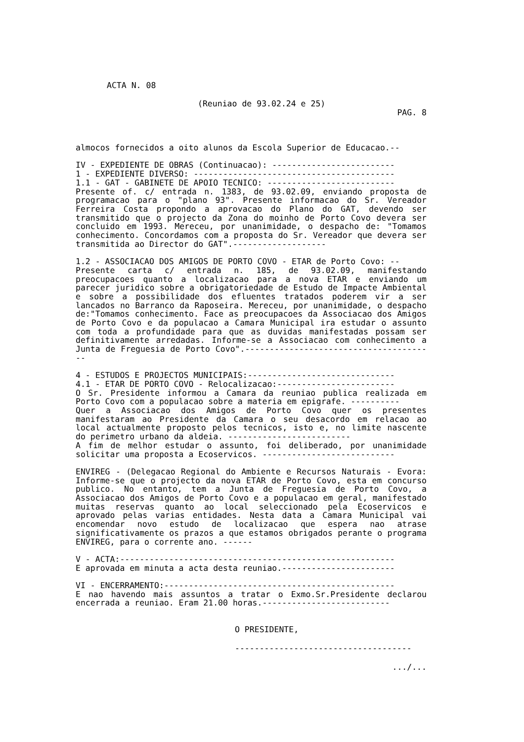ACTA N. 08
(Reuniao de 93.02.24 e 25)
PAG. 8
almocos fornecidos a oito alunos da Escola Superior de Educacao.--
IV - EXPEDIENTE DE OBRAS (Continuacao): -------------------------
1 - EXPEDIENTE DIVERSO: -----------------------------------------
1.1 - GAT - GABINETE DE APOIO TECNICO: --------------------------
Presente of. c/ entrada n. 1383, de 93.02.09, enviando proposta de programacao para o "plano 93". Presente informacao do Sr. Vereador Ferreira Costa propondo a aprovacao do Plano do GAT, devendo ser transmitido que o projecto da Zona do moinho de Porto Covo devera ser concluido em 1993. Mereceu, por unanimidade, o despacho de: "Tomamos conhecimento. Concordamos com a proposta do Sr. Vereador que devera ser transmitida ao Director do GAT".-------------------
1.2 - ASSOCIACAO DOS AMIGOS DE PORTO COVO - ETAR de Porto Covo: --
Presente carta c/ entrada n. 185, de 93.02.09, manifestando preocupacoes quanto a localizacao para a nova ETAR e enviando um parecer juridico sobre a obrigatoriedade de Estudo de Impacte Ambiental e sobre a possibilidade dos efluentes tratados poderem vir a ser lancados no Barranco da Raposeira. Mereceu, por unanimidade, o despacho de:"Tomamos conhecimento. Face as preocupacoes da Associacao dos Amigos de Porto Covo e da populacao a Camara Municipal ira estudar o assunto com toda a profundidade para que as duvidas manifestadas possam ser definitivamente arredadas. Informe-se a Associacao com conhecimento a Junta de Freguesia de Porto Covo".---------------------------------------
4 - ESTUDOS E PROJECTOS MUNICIPAIS:------------------------------
4.1 - ETAR DE PORTO COVO - Relocalizacao:------------------------
O Sr. Presidente informou a Camara da reuniao publica realizada em Porto Covo com a populacao sobre a materia em epigrafe. ----------
Quer a Associacao dos Amigos de Porto Covo quer os presentes manifestaram ao Presidente da Camara o seu desacordo em relacao ao local actualmente proposto pelos tecnicos, isto e, no limite nascente do perimetro urbano da aldeia. -------------------------
A fim de melhor estudar o assunto, foi deliberado, por unanimidade solicitar uma proposta a Ecoservicos. ---------------------------
ENVIREG - (Delegacao Regional do Ambiente e Recursos Naturais - Evora: Informe-se que o projecto da nova ETAR de Porto Covo, esta em concurso publico. No entanto, tem a Junta de Freguesia de Porto Covo, a Associacao dos Amigos de Porto Covo e a populacao em geral, manifestado muitas reservas quanto ao local seleccionado pela Ecoservicos e aprovado pelas varias entidades. Nesta data a Camara Municipal vai encomendar novo estudo de localizacao que espera nao atrase significativamente os prazos a que estamos obrigados perante o programa ENVIREG, para o corrente ano. ------
V - ACTA:--------------------------------------------------------
E aprovada em minuta a acta desta reuniao.-----------------------
VI - ENCERRAMENTO:-----------------------------------------------
E nao havendo mais assuntos a tratar o Exmo.Sr.Presidente declarou encerrada a reuniao. Eram 21.00 horas.--------------------------
O PRESIDENTE,
------------------------------------
.../...